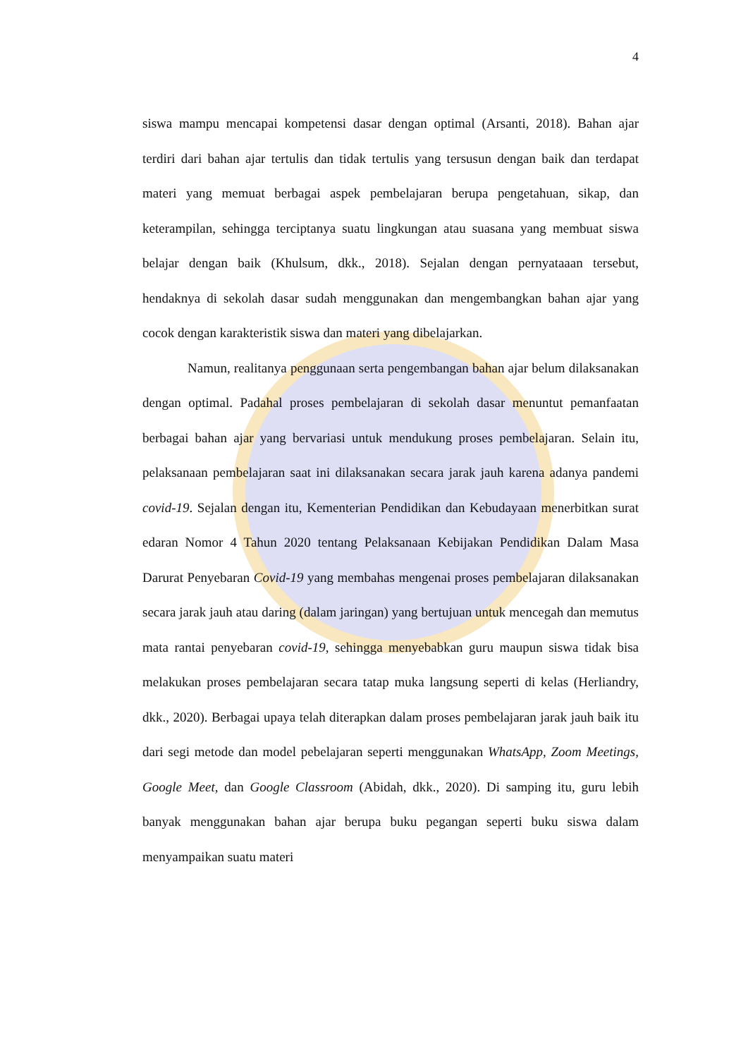4
siswa mampu mencapai kompetensi dasar dengan optimal (Arsanti, 2018). Bahan ajar terdiri dari bahan ajar tertulis dan tidak tertulis yang tersusun dengan baik dan terdapat materi yang memuat berbagai aspek pembelajaran berupa pengetahuan, sikap, dan keterampilan, sehingga terciptanya suatu lingkungan atau suasana yang membuat siswa belajar dengan baik (Khulsum, dkk., 2018). Sejalan dengan pernyataaan tersebut, hendaknya di sekolah dasar sudah menggunakan dan mengembangkan bahan ajar yang cocok dengan karakteristik siswa dan materi yang dibelajarkan.
Namun, realitanya penggunaan serta pengembangan bahan ajar belum dilaksanakan dengan optimal. Padahal proses pembelajaran di sekolah dasar menuntut pemanfaatan berbagai bahan ajar yang bervariasi untuk mendukung proses pembelajaran. Selain itu, pelaksanaan pembelajaran saat ini dilaksanakan secara jarak jauh karena adanya pandemi covid-19. Sejalan dengan itu, Kementerian Pendidikan dan Kebudayaan menerbitkan surat edaran Nomor 4 Tahun 2020 tentang Pelaksanaan Kebijakan Pendidikan Dalam Masa Darurat Penyebaran Covid-19 yang membahas mengenai proses pembelajaran dilaksanakan secara jarak jauh atau daring (dalam jaringan) yang bertujuan untuk mencegah dan memutus mata rantai penyebaran covid-19, sehingga menyebabkan guru maupun siswa tidak bisa melakukan proses pembelajaran secara tatap muka langsung seperti di kelas (Herliandry, dkk., 2020). Berbagai upaya telah diterapkan dalam proses pembelajaran jarak jauh baik itu dari segi metode dan model pebelajaran seperti menggunakan WhatsApp, Zoom Meetings, Google Meet, dan Google Classroom (Abidah, dkk., 2020). Di samping itu, guru lebih banyak menggunakan bahan ajar berupa buku pegangan seperti buku siswa dalam menyampaikan suatu materi